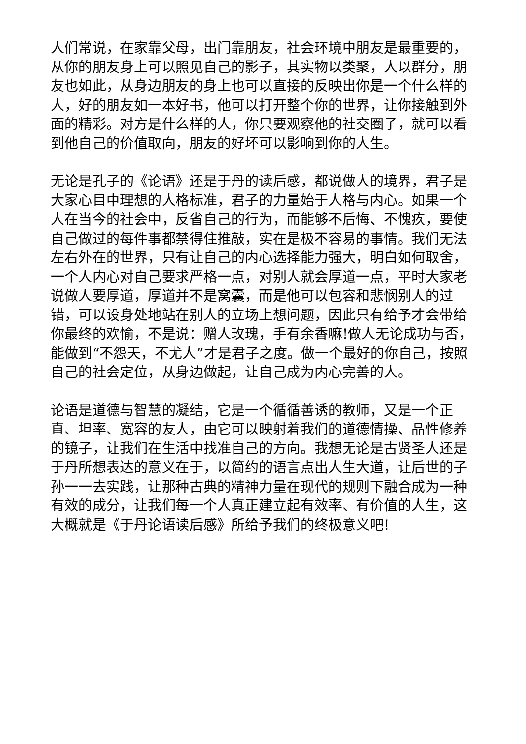人们常说，在家靠父母，出门靠朋友，社会环境中朋友是最重要的，从你的朋友身上可以照见自己的影子，其实物以类聚，人以群分，朋友也如此，从身边朋友的身上也可以直接的反映出你是一个什么样的人，好的朋友如一本好书，他可以打开整个你的世界，让你接触到外面的精彩。对方是什么样的人，你只要观察他的社交圈子，就可以看到他自己的价值取向，朋友的好坏可以影响到你的人生。
无论是孔子的《论语》还是于丹的读后感，都说做人的境界，君子是大家心目中理想的人格标准，君子的力量始于人格与内心。如果一个人在当今的社会中，反省自己的行为，而能够不后悔、不愧疚，要使自己做过的每件事都禁得住推敲，实在是极不容易的事情。我们无法左右外在的世界，只有让自己的内心选择能力强大，明白如何取舍，一个人内心对自己要求严格一点，对别人就会厚道一点，平时大家老说做人要厚道，厚道并不是窝囊，而是他可以包容和悲悯别人的过错，可以设身处地站在别人的立场上想问题，因此只有给予才会带给你最终的欢愉，不是说：赠人玫瑰，手有余香嘛!做人无论成功与否，能做到“不怨天，不尤人”才是君子之度。做一个最好的你自己，按照自己的社会定位，从身边做起，让自己成为内心完善的人。
论语是道德与智慧的凝结，它是一个循循善诱的教师，又是一个正直、坦率、宽容的友人，由它可以映射着我们的道德情操、品性修养的镜子，让我们在生活中找准自己的方向。我想无论是古贤圣人还是于丹所想表达的意义在于，以简约的语言点出人生大道，让后世的子孙一一去实践，让那种古典的精神力量在现代的规则下融合成为一种有效的成分，让我们每一个人真正建立起有效率、有价值的人生，这大概就是《于丹论语读后感》所给予我们的终极意义吧!